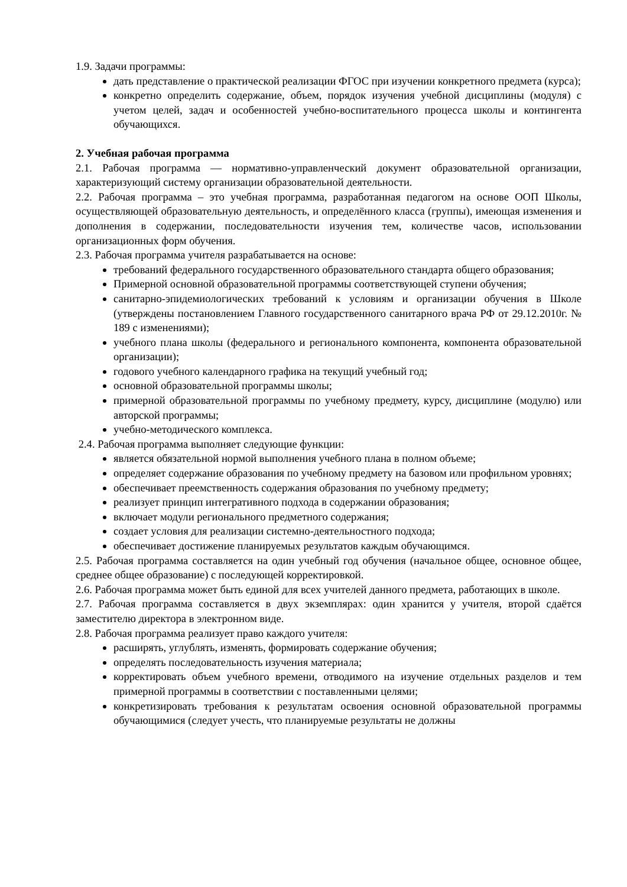1.9. Задачи программы:
дать представление о практической реализации ФГОС при изучении конкретного предмета (курса);
конкретно определить содержание, объем, порядок изучения учебной дисциплины (модуля) с учетом целей, задач и особенностей учебно-воспитательного процесса школы и контингента обучающихся.
2. Учебная рабочая программа
2.1. Рабочая программа — нормативно-управленческий документ образовательной организации, характеризующий систему организации образовательной деятельности.
2.2. Рабочая программа – это учебная программа, разработанная педагогом на основе ООП Школы, осуществляющей образовательную деятельность, и определённого класса (группы), имеющая изменения и дополнения в содержании, последовательности изучения тем, количестве часов, использовании организационных форм обучения.
2.3. Рабочая программа учителя разрабатывается на основе:
требований федерального государственного образовательного стандарта общего образования;
Примерной основной образовательной программы соответствующей ступени обучения;
санитарно-эпидемиологических требований к условиям и организации обучения в Школе (утверждены постановлением Главного государственного санитарного врача РФ от 29.12.2010г. № 189 с изменениями);
учебного плана школы (федерального и регионального компонента, компонента образовательной организации);
годового учебного календарного графика на текущий учебный год;
основной образовательной программы школы;
примерной образовательной программы по учебному предмету, курсу, дисциплине (модулю) или авторской программы;
учебно-методического комплекса.
2.4. Рабочая программа выполняет следующие функции:
является обязательной нормой выполнения учебного плана в полном объеме;
определяет содержание образования по учебному предмету на базовом или профильном уровнях;
обеспечивает преемственность содержания образования по учебному предмету;
реализует принцип интегративного подхода в содержании образования;
включает модули регионального предметного содержания;
создает условия для реализации системно-деятельностного подхода;
обеспечивает достижение планируемых результатов каждым обучающимся.
2.5. Рабочая программа составляется на один учебный год обучения (начальное общее, основное общее, среднее общее образование) с последующей корректировкой.
2.6. Рабочая программа может быть единой для всех учителей данного предмета, работающих в школе.
2.7. Рабочая программа составляется в двух экземплярах: один хранится у учителя, второй сдаётся заместителю директора в электронном виде.
2.8. Рабочая программа реализует право каждого учителя:
расширять, углублять, изменять, формировать содержание обучения;
определять последовательность изучения материала;
корректировать объем учебного времени, отводимого на изучение отдельных разделов и тем примерной программы в соответствии с поставленными целями;
конкретизировать требования к результатам освоения основной образовательной программы обучающимися (следует учесть, что планируемые результаты не должны